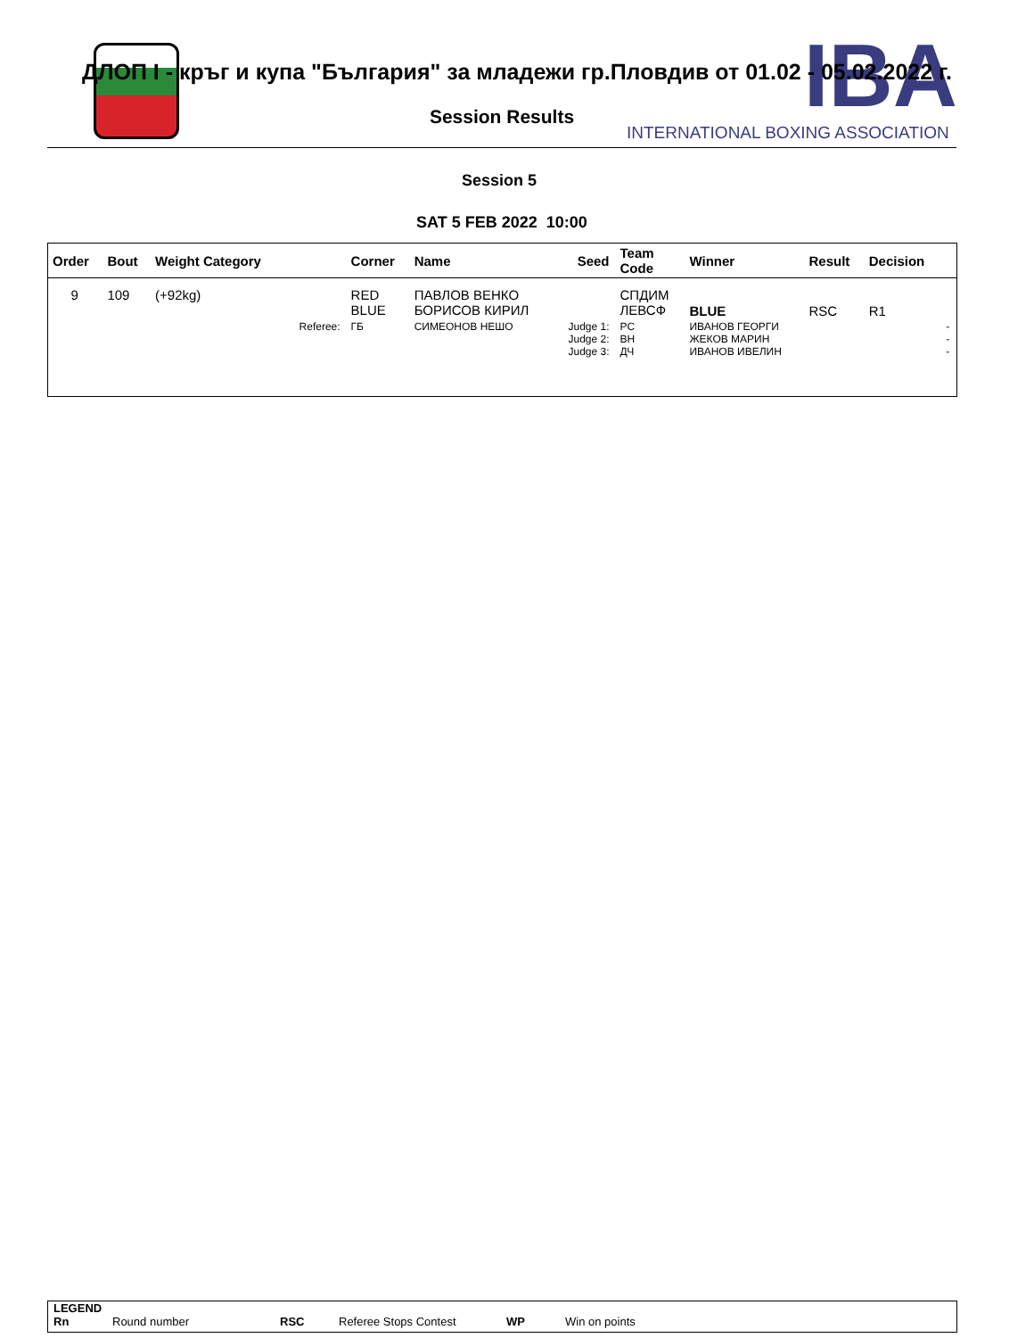IBA
INTERNATIONAL BOXING ASSOCIATION
ДЛОП I - кръг и купа "България" за младежи гр.Пловдив от 01.02 - 05.02.2022 г.
Session Results
Session 5
SAT 5 FEB 2022 10:00
| Order | Bout | Weight Category | | Corner | Name | Seed | Team Code | Winner | Result | Decision | |
| --- | --- | --- | --- | --- | --- | --- | --- | --- | --- | --- | --- |
| 9 | 109 | (+92kg) | | RED BLUE | ПАВЛОВ ВЕНКО БОРИСОВ КИРИЛ | | СПДИМ ЛЕВСФ | BLUE | RSC | R1 | |
| | | | Referee: | ГБ | СИМЕОНОВ НЕШО | Judge 1: Judge 2: Judge 3: | РС ВН ДЧ | ИВАНОВ ГЕОРГИ ЖЕКОВ МАРИН ИВАНОВ ИВЕЛИН | | | - - - |
LEGEND
Rn Round number RSC Referee Stops Contest WP Win on points